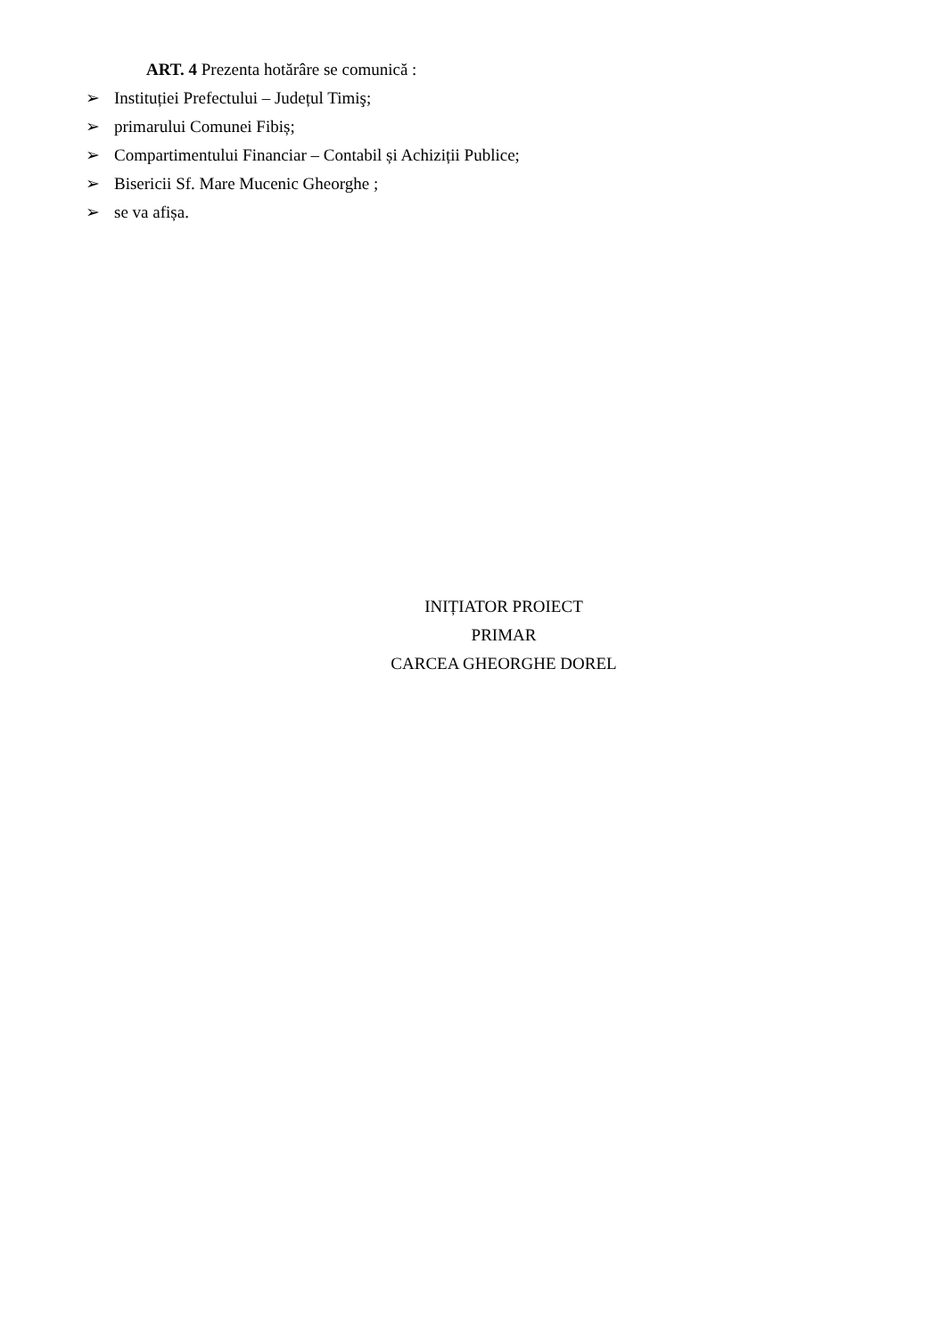ART. 4 Prezenta hotărâre se comunică :
➢ Instituției Prefectului – Județul Timiş;
➢ primarului Comunei Fibiș;
➢ Compartimentului Financiar – Contabil și Achiziții Publice;
➢ Bisericii Sf. Mare Mucenic Gheorghe ;
➢ se va afișa.
INIȚIATOR PROIECT
PRIMAR
CARCEA GHEORGHE DOREL